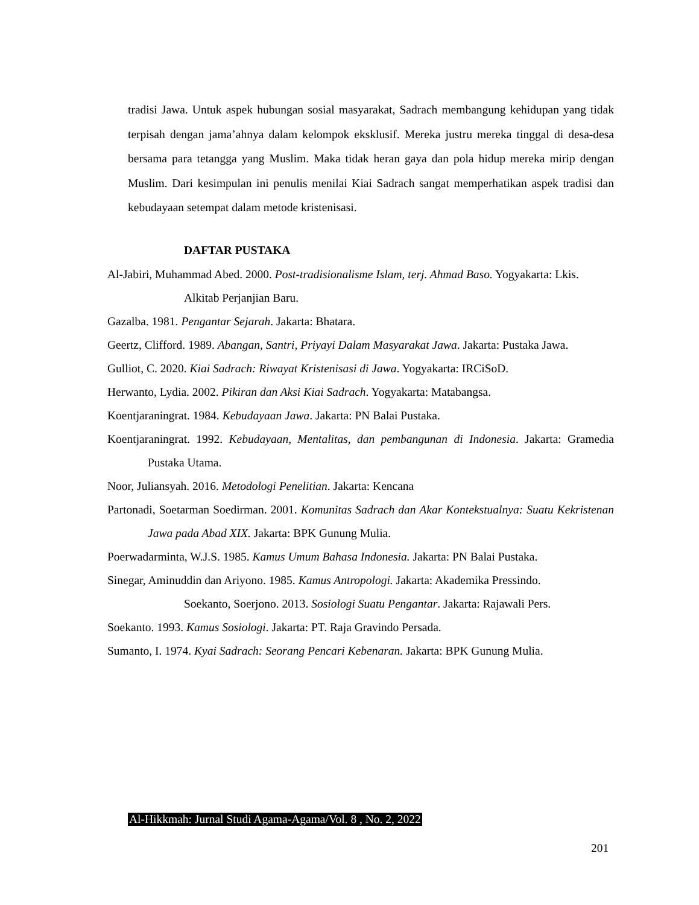tradisi Jawa. Untuk aspek hubungan sosial masyarakat, Sadrach membangung kehidupan yang tidak terpisah dengan jama’ahnya dalam kelompok eksklusif. Mereka justru mereka tinggal di desa-desa bersama para tetangga yang Muslim. Maka tidak heran gaya dan pola hidup mereka mirip dengan Muslim. Dari kesimpulan ini penulis menilai Kiai Sadrach sangat memperhatikan aspek tradisi dan kebudayaan setempat dalam metode kristenisasi.
DAFTAR PUSTAKA
Al-Jabiri, Muhammad Abed. 2000. Post-tradisionalisme Islam, terj. Ahmad Baso. Yogyakarta: Lkis.
Alkitab Perjanjian Baru.
Gazalba. 1981. Pengantar Sejarah. Jakarta: Bhatara.
Geertz, Clifford. 1989. Abangan, Santri, Priyayi Dalam Masyarakat Jawa. Jakarta: Pustaka Jawa.
Gulliot, C. 2020. Kiai Sadrach: Riwayat Kristenisasi di Jawa. Yogyakarta: IRCiSoD.
Herwanto, Lydia. 2002. Pikiran dan Aksi Kiai Sadrach. Yogyakarta: Matabangsa.
Koentjaraningrat. 1984. Kebudayaan Jawa. Jakarta: PN Balai Pustaka.
Koentjaraningrat. 1992. Kebudayaan, Mentalitas, dan pembangunan di Indonesia. Jakarta: Gramedia Pustaka Utama.
Noor, Juliansyah. 2016. Metodologi Penelitian. Jakarta: Kencana
Partonadi, Soetarman Soedirman. 2001. Komunitas Sadrach dan Akar Kontekstualnya: Suatu Kekristenan Jawa pada Abad XIX. Jakarta: BPK Gunung Mulia.
Poerwadarminta, W.J.S. 1985. Kamus Umum Bahasa Indonesia. Jakarta: PN Balai Pustaka.
Sinegar, Aminuddin dan Ariyono. 1985. Kamus Antropologi. Jakarta: Akademika Pressindo.
Soekanto, Soerjono. 2013. Sosiologi Suatu Pengantar. Jakarta: Rajawali Pers.
Soekanto. 1993. Kamus Sosiologi. Jakarta: PT. Raja Gravindo Persada.
Sumanto, I. 1974. Kyai Sadrach: Seorang Pencari Kebenaran. Jakarta: BPK Gunung Mulia.
Al-Hikkmah: Jurnal Studi Agama-Agama/Vol. 8 , No. 2, 2022
201